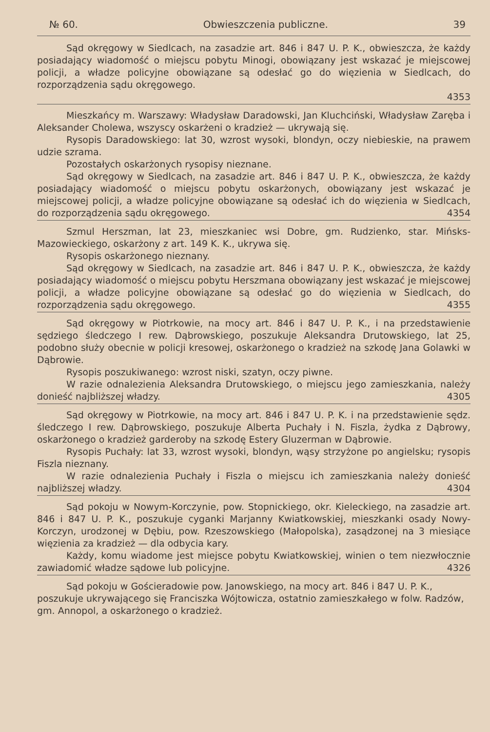№ 60. Obwieszczenia publiczne. 39
Sąd okręgowy w Siedlcach, na zasadzie art. 846 i 847 U. P. K., obwieszcza, że każdy posiadający wiadomość o miejscu pobytu Minogi, obowiązany jest wskazać je miejscowej policji, a władze policyjne obowiązane są odesłać go do więzienia w Siedlcach, do rozporządzenia sądu okręgowego.
4353
Mieszkańcy m. Warszawy: Władysław Daradowski, Jan Kluchciński, Władysław Zaręba i Aleksander Cholewa, wszyscy oskarżeni o kradzież — ukrywają się.
Rysopis Daradowskiego: lat 30, wzrost wysoki, blondyn, oczy niebieskie, na prawem udzie szrama.
Pozostałych oskarżonych rysopisy nieznane.
Sąd okręgowy w Siedlcach, na zasadzie art. 846 i 847 U. P. K., obwieszcza, że każdy posiadający wiadomość o miejscu pobytu oskarżonych, obowiązany jest wskazać je miejscowej policji, a władze policyjne obowiązane są odesłać ich do więzienia w Siedlcach, do rozporządzenia sądu okręgowego. 4354
Szmul Herszman, lat 23, mieszkaniec wsi Dobre, gm. Rudzienko, star. Mińsks-Mazowieckiego, oskarżony z art. 149 K. K., ukrywa się.
Rysopis oskarżonego nieznany.
Sąd okręgowy w Siedlcach, na zasadzie art. 846 i 847 U. P. K., obwieszcza, że każdy posiadający wiadomość o miejscu pobytu Herszmana obowiązany jest wskazać je miejscowej policji, a władze policyjne obowiązane są odesłać go do więzienia w Siedlcach, do rozporządzenia sądu okręgowego. 4355
Sąd okręgowy w Piotrkowie, na mocy art. 846 i 847 U. P. K., i na przedstawienie sędziego śledczego I rew. Dąbrowskiego, poszukuje Aleksandra Drutowskiego, lat 25, podobno służy obecnie w policji kresowej, oskarżonego o kradzież na szkodę Jana Golawki w Dąbrowie.
Rysopis poszukiwanego: wzrost niski, szatyn, oczy piwne.
W razie odnalezienia Aleksandra Drutowskiego, o miejscu jego zamieszkania, należy donieść najbliższej władzy. 4305
Sąd okręgowy w Piotrkowie, na mocy art. 846 i 847 U. P. K. i na przedstawienie sędz. śledczego I rew. Dąbrowskiego, poszukuje Alberta Puchały i N. Fiszla, żydka z Dąbrowy, oskarżonego o kradzież garderoby na szkodę Estery Gluzerman w Dąbrowie.
Rysopis Puchały: lat 33, wzrost wysoki, blondyn, wąsy strzyżone po angielsku; rysopis Fiszla nieznany.
W razie odnalezienia Puchały i Fiszla o miejscu ich zamieszkania należy donieść najbliższej władzy. 4304
Sąd pokoju w Nowym-Korczynie, pow. Stopnickiego, okr. Kieleckiego, na zasadzie art. 846 i 847 U. P. K., poszukuje cyganki Marjanny Kwiatkowskiej, mieszkanki osady Nowy-Korczyn, urodzonej w Dębiu, pow. Rzeszowskiego (Małopolska), zasądzonej na 3 miesiące więzienia za kradzież — dla odbycia kary.
Każdy, komu wiadome jest miejsce pobytu Kwiatkowskiej, winien o tem niezwłocznie zawiadomić władze sądowe lub policyjne. 4326
Sąd pokoju w Gościeradowie pow. Janowskiego, na mocy art. 846 i 847 U. P. K., poszukuje ukrywającego się Franciszka Wójtowicza, ostatnio zamieszkałego w folw. Radzów, gm. Annopol, a oskarżonego o kradzież.